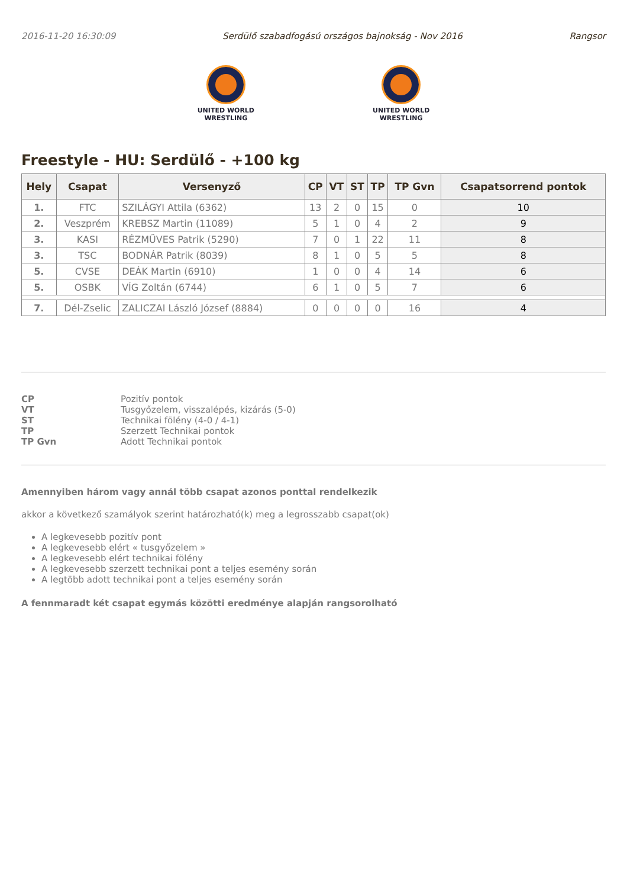2016-11-20 16:30:09 Serdülő szabadfogású országos bajnokság - Nov 2016 Rangsor
UNITED WORLD
WRESTLING
UNITED WORLD
WRESTLING
Freestyle - HU: Serdülő - +100 kg
| Hely | Csapat | Versenyző | CP | VT | ST | TP | TP Gvn | Csapatsorrend pontok |
| --- | --- | --- | --- | --- | --- | --- | --- | --- |
| 1. | FTC | SZILÁGYI Attila (6362) | 13 | 2 | 0 | 15 | 0 | 10 |
| 2. | Veszprém | KREBSZ Martin (11089) | 5 | 1 | 0 | 4 | 2 | 9 |
| 3. | KASI | RÉZMŰVES Patrik (5290) | 7 | 0 | 1 | 22 | 11 | 8 |
| 3. | TSC | BODNÁR Patrik (8039) | 8 | 1 | 0 | 5 | 5 | 8 |
| 5. | CVSE | DEÁK Martin (6910) | 1 | 0 | 0 | 4 | 14 | 6 |
| 5. | OSBK | VÍG Zoltán (6744) | 6 | 1 | 0 | 5 | 7 | 6 |
| 7. | Dél-Zselic | ZALICZAI László József (8884) | 0 | 0 | 0 | 0 | 16 | 4 |
CP Pozitív pontok VT Tusgyőzelem, visszalépés, kizárás (5-0) ST Technikai fölény (4-0 / 4-1) TP Szerzett Technikai pontok TP Gvn Adott Technikai pontok
Amennyiben három vagy annál több csapat azonos ponttal rendelkezik
akkor a következő szamályok szerint határozható(k) meg a legrosszabb csapat(ok)
A legkevesebb pozitív pont
A legkevesebb elért « tusgyőzelem »
A legkevesebb elért technikai fölény
A legkevesebb szerzett technikai pont a teljes esemény során
A legtöbb adott technikai pont a teljes esemény során
A fennmaradt két csapat egymás közötti eredménye alapján rangsorolható